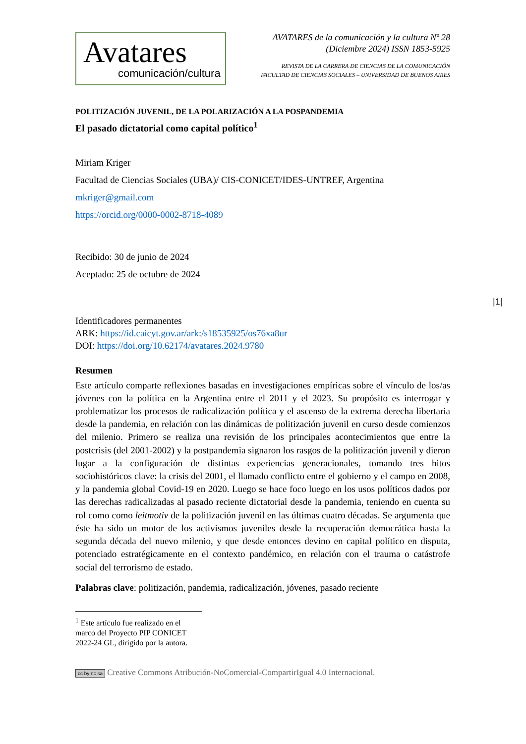Avatares
comunicación/cultura
AVATARES de la comunicación y la cultura Nº 28
(Diciembre 2024) ISSN 1853-5925
REVISTA DE LA CARRERA DE CIENCIAS DE LA COMUNICACIÓN
FACULTAD DE CIENCIAS SOCIALES – UNIVERSIDAD DE BUENOS AIRES
POLITIZACIÓN JUVENIL, DE LA POLARIZACIÓN A LA POSPANDEMIA
El pasado dictatorial como capital político<sup>1</sup>
Miriam Kriger
Facultad de Ciencias Sociales (UBA)/ CIS-CONICET/IDES-UNTREF, Argentina
mkriger@gmail.com
https://orcid.org/0000-0002-8718-4089
Recibido: 30 de junio de 2024
Aceptado: 25 de octubre de 2024
Identificadores permanentes
ARK: https://id.caicyt.gov.ar/ark:/s18535925/os76xa8ur
DOI: https://doi.org/10.62174/avatares.2024.9780
Resumen
Este artículo comparte reflexiones basadas en investigaciones empíricas sobre el vínculo de los/as jóvenes con la política en la Argentina entre el 2011 y el 2023. Su propósito es interrogar y problematizar los procesos de radicalización política y el ascenso de la extrema derecha libertaria desde la pandemia, en relación con las dinámicas de politización juvenil en curso desde comienzos del milenio. Primero se realiza una revisión de los principales acontecimientos que entre la postcrisis (del 2001-2002) y la postpandemia signaron los rasgos de la politización juvenil y dieron lugar a la configuración de distintas experiencias generacionales, tomando tres hitos sociohistóricos clave: la crisis del 2001, el llamado conflicto entre el gobierno y el campo en 2008, y la pandemia global Covid-19 en 2020. Luego se hace foco luego en los usos políticos dados por las derechas radicalizadas al pasado reciente dictatorial desde la pandemia, teniendo en cuenta su rol como como leitmotiv de la politización juvenil en las últimas cuatro décadas. Se argumenta que éste ha sido un motor de los activismos juveniles desde la recuperación democrática hasta la segunda década del nuevo milenio, y que desde entonces devino en capital político en disputa, potenciado estratégicamente en el contexto pandémico, en relación con el trauma o catástrofe social del terrorismo de estado.
Palabras clave: politización, pandemia, radicalización, jóvenes, pasado reciente
<sup>1</sup> Este artículo fue realizado en el marco del Proyecto PIP CONICET 2022-24 GL, dirigido por la autora.
cc by nc sa Creative Commons Atribución-NoComercial-CompartirIgual 4.0 Internacional.
|1|